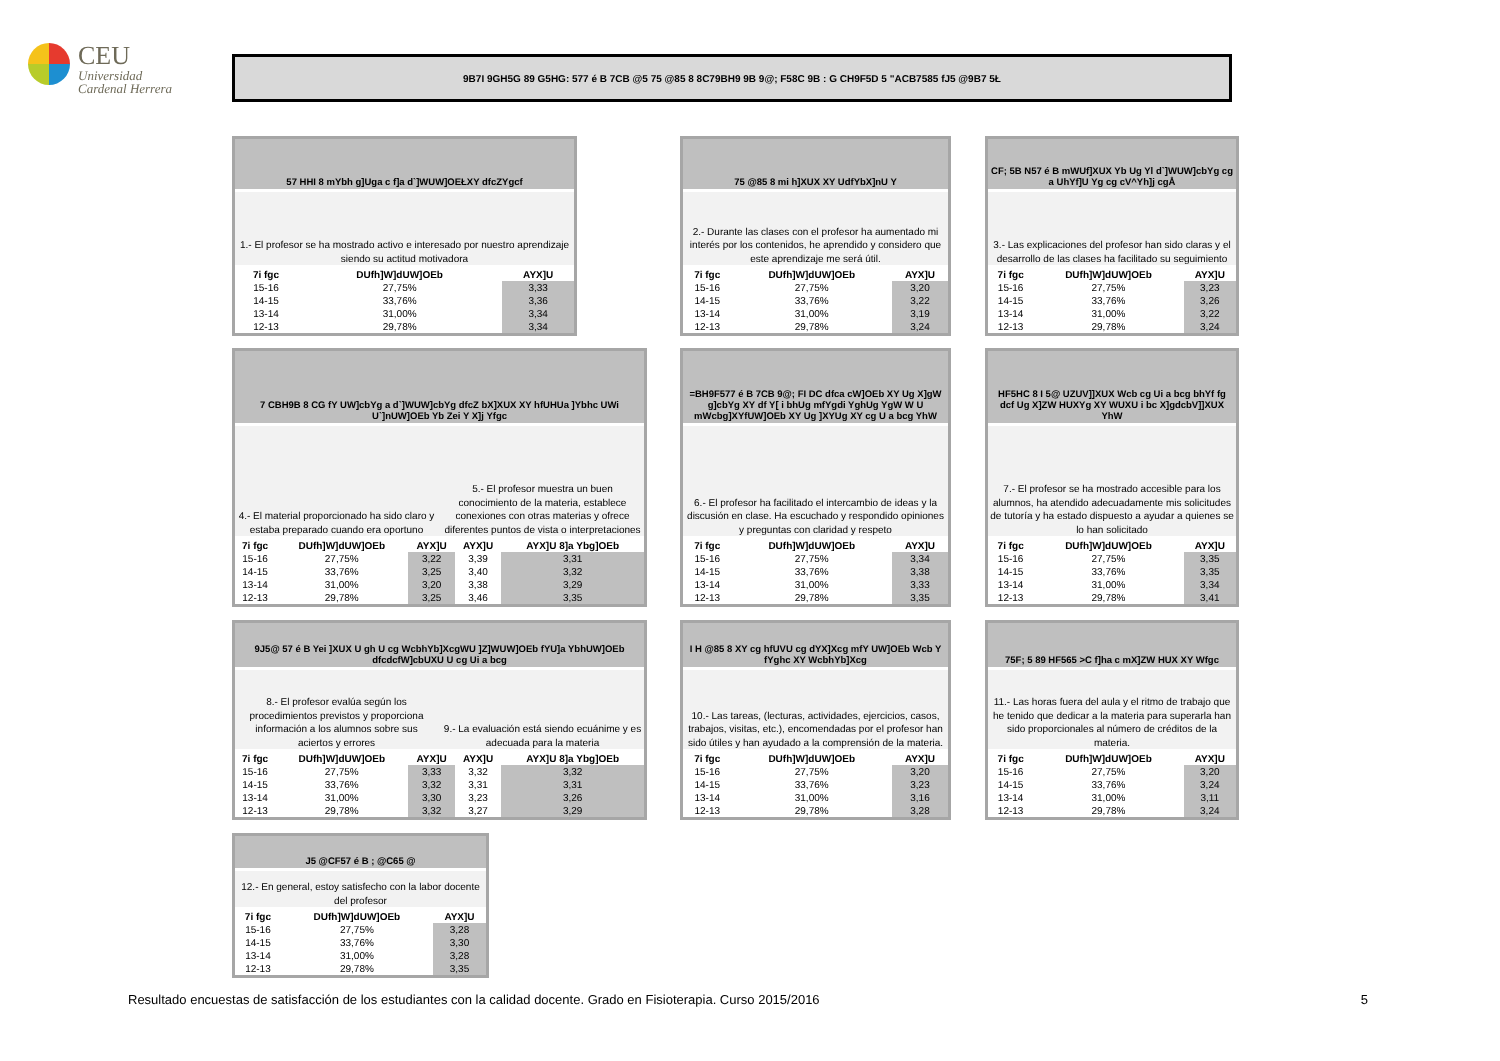CEU
Universidad
Cardenal Herrera
9B7I 9GH5G 89 G5HG: 577 é B 7CB @5 75 @85 8 8C79BH9 9B 9@; F58C 9B : G CH9F5D 5 "ACB7585 fJ5 @9B7 5Ł
57 HHI 8 mYbh g]Uga c f]a d`]WUW]OEŁXY dfcZYgcf
1.- El profesor se ha mostrado activo e interesado por nuestro aprendizaje siendo su actitud motivadora
| 7i fgc | DUfh]W]dUW]OEb | AYX]U |
| --- | --- | --- |
| 15-16 | 27,75% | 3,33 |
| 14-15 | 33,76% | 3,36 |
| 13-14 | 31,00% | 3,34 |
| 12-13 | 29,78% | 3,34 |
75 @85 8 mi h]XUX XY UdfYbX]nU Y
2.- Durante las clases con el profesor ha aumentado mi interés por los contenidos, he aprendido y considero que este aprendizaje me será útil.
| 7i fgc | DUfh]W]dUW]OEb | AYX]U |
| --- | --- | --- |
| 15-16 | 27,75% | 3,20 |
| 14-15 | 33,76% | 3,22 |
| 13-14 | 31,00% | 3,19 |
| 12-13 | 29,78% | 3,24 |
CF; 5B N57 é B mWUf]XUX Yb Ug Yl d`]WUW]cbYg cg a UhYf]U Yg cg cV^Yh]j cgÅ
3.- Las explicaciones del profesor han sido claras y el desarrollo de las clases ha facilitado su seguimiento
| 7i fgc | DUfh]W]dUW]OEb | AYX]U |
| --- | --- | --- |
| 15-16 | 27,75% | 3,23 |
| 14-15 | 33,76% | 3,26 |
| 13-14 | 31,00% | 3,22 |
| 12-13 | 29,78% | 3,24 |
7 CBH9B 8 CG fY UW]cbYg a d`]WUW]cbYg dfcZ bX]XUX XY hfUHUa ]Ybhc UWi U`]nUW]OEb Yb Zei Y X]j Yfgc
4.- El material proporcionado ha sido claro y estaba preparado cuando era oportuno
5.- El profesor muestra un buen conocimiento de la materia, establece conexiones con otras materias y ofrece diferentes puntos de vista o interpretaciones
| 7i fgc | DUfh]W]dUW]OEb | AYX]U | AYX]U | AYX]U 8]a Ybg]OEb |
| --- | --- | --- | --- | --- |
| 15-16 | 27,75% | 3,22 | 3,39 | 3,31 |
| 14-15 | 33,76% | 3,25 | 3,40 | 3,32 |
| 13-14 | 31,00% | 3,20 | 3,38 | 3,29 |
| 12-13 | 29,78% | 3,25 | 3,46 | 3,35 |
=BH9F577 é B 7CB 9@; FI DC dfca cW]OEb XY Ug X]gW g]cbYg XY df Y[ i bhUg mfYgdi YghUg YgW W U mWcbg]XYfUW]OEb XY Ug ]XYUg XY cg U a bcg YhW
6.- El profesor ha facilitado el intercambio de ideas y la discusión en clase. Ha escuchado y respondido opiniones y preguntas con claridad y respeto
| 7i fgc | DUfh]W]dUW]OEb | AYX]U |
| --- | --- | --- |
| 15-16 | 27,75% | 3,34 |
| 14-15 | 33,76% | 3,38 |
| 13-14 | 31,00% | 3,33 |
| 12-13 | 29,78% | 3,35 |
HF5HC 8 I 5@ UZUV]]XUX Wcb cg Ui a bcg bhYf fg dcf Ug X]ZW HUXYg XY WUXU i bc X]gdcbV]]XUX YhW
7.- El profesor se ha mostrado accesible para los alumnos, ha atendido adecuadamente mis solicitudes de tutoría y ha estado dispuesto a ayudar a quienes se lo han solicitado
| 7i fgc | DUfh]W]dUW]OEb | AYX]U |
| --- | --- | --- |
| 15-16 | 27,75% | 3,35 |
| 14-15 | 33,76% | 3,35 |
| 13-14 | 31,00% | 3,34 |
| 12-13 | 29,78% | 3,41 |
9J5@ 57 é B Yei ]XUX U gh U cg WcbhYb]XcgWU ]Z]WUW]OEb fYU]a YbhUW]OEb dfcdcfW]cbUXU U cg Ui a bcg
8.- El profesor evalúa según los procedimientos previstos y proporciona información a los alumnos sobre sus aciertos y errores
9.- La evaluación está siendo ecuánime y es adecuada para la materia
| 7i fgc | DUfh]W]dUW]OEb | AYX]U | AYX]U | AYX]U 8]a Ybg]OEb |
| --- | --- | --- | --- | --- |
| 15-16 | 27,75% | 3,33 | 3,32 | 3,32 |
| 14-15 | 33,76% | 3,32 | 3,31 | 3,31 |
| 13-14 | 31,00% | 3,30 | 3,23 | 3,26 |
| 12-13 | 29,78% | 3,32 | 3,27 | 3,29 |
I H @85 8 XY cg hfUVU cg dYX]Xcg mfY UW]OEb Wcb Y fYghc XY WcbhYb]Xcg
10.- Las tareas, (lecturas, actividades, ejercicios, casos, trabajos, visitas, etc.), encomendadas por el profesor han sido útiles y han ayudado a la comprensión de la materia.
| 7i fgc | DUfh]W]dUW]OEb | AYX]U |
| --- | --- | --- |
| 15-16 | 27,75% | 3,20 |
| 14-15 | 33,76% | 3,23 |
| 13-14 | 31,00% | 3,16 |
| 12-13 | 29,78% | 3,28 |
75F; 5 89 HF565 >C f]ha c mX]ZW HUX XY Wfgc
11.- Las horas fuera del aula y el ritmo de trabajo que he tenido que dedicar a la materia para superarla han sido proporcionales al número de créditos de la materia.
| 7i fgc | DUfh]W]dUW]OEb | AYX]U |
| --- | --- | --- |
| 15-16 | 27,75% | 3,20 |
| 14-15 | 33,76% | 3,24 |
| 13-14 | 31,00% | 3,11 |
| 12-13 | 29,78% | 3,24 |
J5 @CF57 é B ; @C65 @
12.- En general, estoy satisfecho con la labor docente del profesor
| 7i fgc | DUfh]W]dUW]OEb | AYX]U |
| --- | --- | --- |
| 15-16 | 27,75% | 3,28 |
| 14-15 | 33,76% | 3,30 |
| 13-14 | 31,00% | 3,28 |
| 12-13 | 29,78% | 3,35 |
Resultado encuestas de satisfacción de los estudiantes con la calidad docente. Grado en Fisioterapia. Curso 2015/2016 5